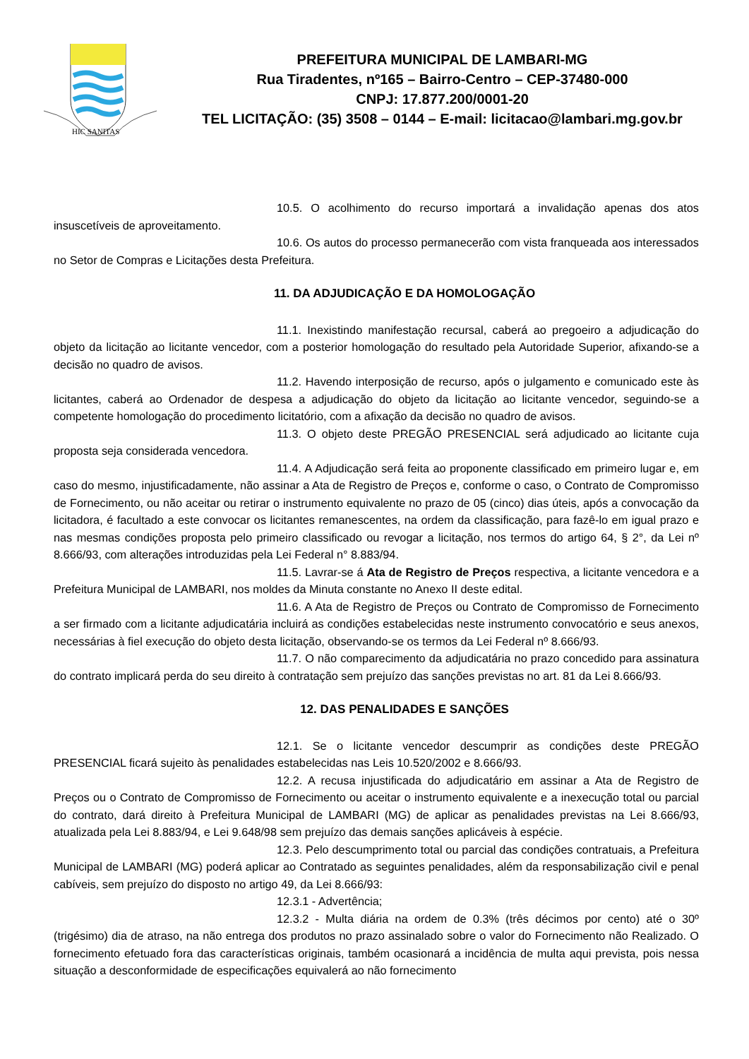HIC SANITAS
PREFEITURA MUNICIPAL DE LAMBARI-MG
Rua Tiradentes, nº165 – Bairro-Centro – CEP-37480-000
CNPJ: 17.877.200/0001-20
TEL LICITAÇÃO: (35) 3508 – 0144 – E-mail: licitacao@lambari.mg.gov.br
10.5. O acolhimento do recurso importará a invalidação apenas dos atos insuscetíveis de aproveitamento.
10.6. Os autos do processo permanecerão com vista franqueada aos interessados no Setor de Compras e Licitações desta Prefeitura.
11. DA ADJUDICAÇÃO E DA HOMOLOGAÇÃO
11.1. Inexistindo manifestação recursal, caberá ao pregoeiro a adjudicação do objeto da licitação ao licitante vencedor, com a posterior homologação do resultado pela Autoridade Superior, afixando-se a decisão no quadro de avisos.
11.2. Havendo interposição de recurso, após o julgamento e comunicado este às licitantes, caberá ao Ordenador de despesa a adjudicação do objeto da licitação ao licitante vencedor, seguindo-se a competente homologação do procedimento licitatório, com a afixação da decisão no quadro de avisos.
11.3. O objeto deste PREGÃO PRESENCIAL será adjudicado ao licitante cuja proposta seja considerada vencedora.
11.4. A Adjudicação será feita ao proponente classificado em primeiro lugar e, em caso do mesmo, injustificadamente, não assinar a Ata de Registro de Preços e, conforme o caso, o Contrato de Compromisso de Fornecimento, ou não aceitar ou retirar o instrumento equivalente no prazo de 05 (cinco) dias úteis, após a convocação da licitadora, é facultado a este convocar os licitantes remanescentes, na ordem da classificação, para fazê-lo em igual prazo e nas mesmas condições proposta pelo primeiro classificado ou revogar a licitação, nos termos do artigo 64, § 2°, da Lei nº 8.666/93, com alterações introduzidas pela Lei Federal n° 8.883/94.
11.5. Lavrar-se á Ata de Registro de Preços respectiva, a licitante vencedora e a Prefeitura Municipal de LAMBARI, nos moldes da Minuta constante no Anexo II deste edital.
11.6. A Ata de Registro de Preços ou Contrato de Compromisso de Fornecimento a ser firmado com a licitante adjudicatária incluirá as condições estabelecidas neste instrumento convocatório e seus anexos, necessárias à fiel execução do objeto desta licitação, observando-se os termos da Lei Federal nº 8.666/93.
11.7. O não comparecimento da adjudicatária no prazo concedido para assinatura do contrato implicará perda do seu direito à contratação sem prejuízo das sanções previstas no art. 81 da Lei 8.666/93.
12. DAS PENALIDADES E SANÇÕES
12.1. Se o licitante vencedor descumprir as condições deste PREGÃO PRESENCIAL ficará sujeito às penalidades estabelecidas nas Leis 10.520/2002 e 8.666/93.
12.2. A recusa injustificada do adjudicatário em assinar a Ata de Registro de Preços ou o Contrato de Compromisso de Fornecimento ou aceitar o instrumento equivalente e a inexecução total ou parcial do contrato, dará direito à Prefeitura Municipal de LAMBARI (MG) de aplicar as penalidades previstas na Lei 8.666/93, atualizada pela Lei 8.883/94, e Lei 9.648/98 sem prejuízo das demais sanções aplicáveis à espécie.
12.3. Pelo descumprimento total ou parcial das condições contratuais, a Prefeitura Municipal de LAMBARI (MG) poderá aplicar ao Contratado as seguintes penalidades, além da responsabilização civil e penal cabíveis, sem prejuízo do disposto no artigo 49, da Lei 8.666/93:
12.3.1 - Advertência;
12.3.2 - Multa diária na ordem de 0.3% (três décimos por cento) até o 30º (trigésimo) dia de atraso, na não entrega dos produtos no prazo assinalado sobre o valor do Fornecimento não Realizado. O fornecimento efetuado fora das características originais, também ocasionará a incidência de multa aqui prevista, pois nessa situação a desconformidade de especificações equivalerá ao não fornecimento